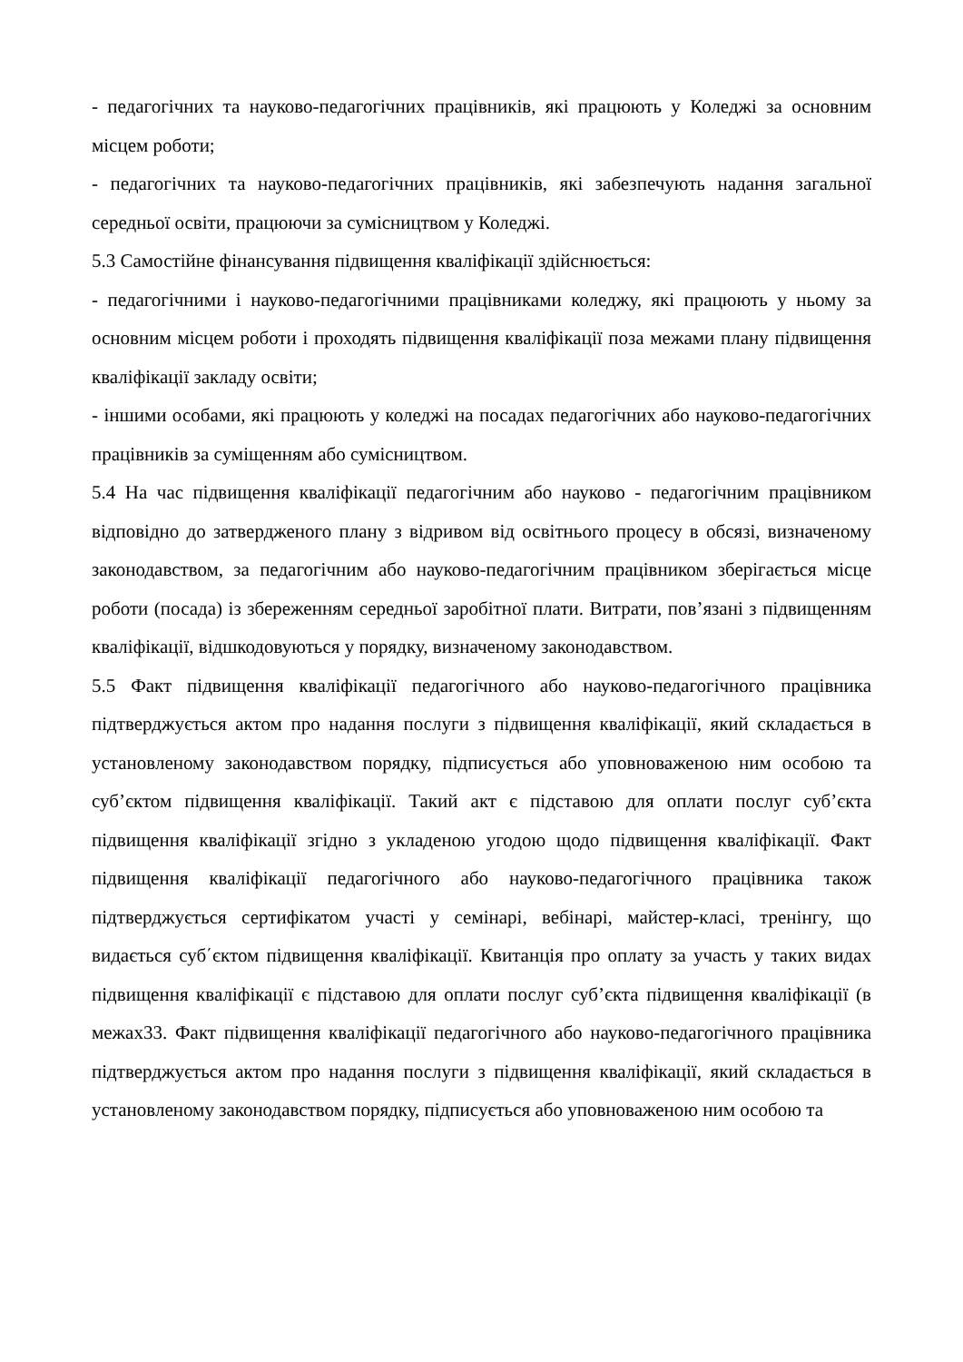- педагогічних та науково-педагогічних працівників, які працюють у Коледжі за основним місцем роботи;
- педагогічних та науково-педагогічних працівників, які забезпечують надання загальної середньої освіти, працюючи за сумісництвом у Коледжі.
5.3 Самостійне фінансування підвищення кваліфікації здійснюється:
- педагогічними і науково-педагогічними працівниками коледжу, які працюють у ньому за основним місцем роботи і проходять підвищення кваліфікації поза межами плану підвищення кваліфікації закладу освіти;
- іншими особами, які працюють у коледжі на посадах педагогічних або науково-педагогічних працівників за суміщенням або сумісництвом.
5.4 На час підвищення кваліфікації педагогічним або науково - педагогічним працівником відповідно до затвердженого плану з відривом від освітнього процесу в обсязі, визначеному законодавством, за педагогічним або науково-педагогічним працівником зберігається місце роботи (посада) із збереженням середньої заробітної плати. Витрати, пов’язані з підвищенням кваліфікації, відшкодовуються у порядку, визначеному законодавством.
5.5 Факт підвищення кваліфікації педагогічного або науково-педагогічного працівника підтверджується актом про надання послуги з підвищення кваліфікації, який складається в установленому законодавством порядку, підписується або уповноваженою ним особою та суб’єктом підвищення кваліфікації. Такий акт є підставою для оплати послуг суб’єкта підвищення кваліфікації згідно з укладеною угодою щодо підвищення кваліфікації. Факт підвищення кваліфікації педагогічного або науково-педагогічного працівника також підтверджується сертифікатом участі у семінарі, вебінарі, майстер-класі, тренінгу, що видається суб΄єктом підвищення кваліфікації. Квитанція про оплату за участь у таких видах підвищення кваліфікації є підставою для оплати послуг суб’єкта підвищення кваліфікації (в межах33. Факт підвищення кваліфікації педагогічного або науково-педагогічного працівника підтверджується актом про надання послуги з підвищення кваліфікації, який складається в установленому законодавством порядку, підписується або уповноваженою ним особою та